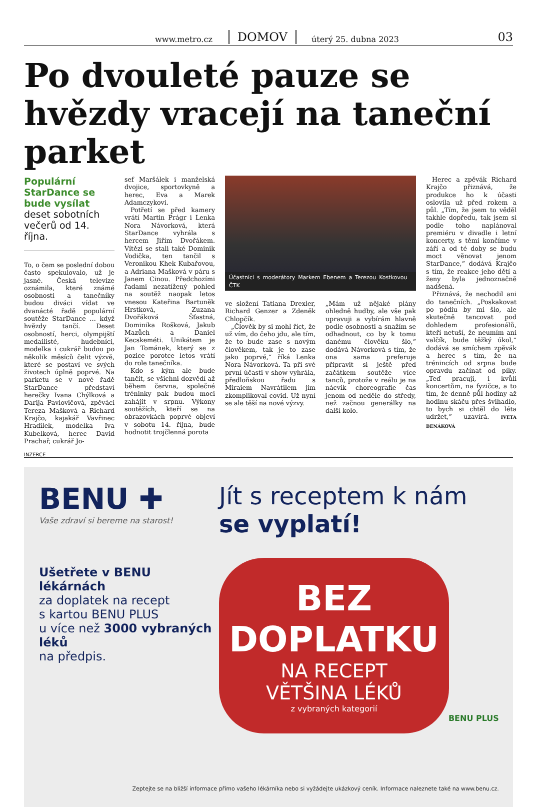www.metro.cz DOMOV úterý 25. dubna 2023 03
Po dvouleté pauze se hvězdy vracejí na taneční parket
Populární StarDance se bude vysílat deset sobotních večerů od 14. října.
To, o čem se poslední dobou často spekulovalo, už je jasné. Česká televize oznámila, které známé osobnosti a tanečníky budou diváci vídat ve dvanácté řadě populární soutěže StarDance … když hvězdy tančí. Deset osobností, herci, olympijští medailisté, hudebníci, modelka i cukrář budou po několik měsíců čelit výzvě, které se postaví ve svých životech úplně poprvé. Na parketu se v nové řadě StarDance představí herečky Ivana Chýlková a Darija Pavlovičová, zpěváci Tereza Mašková a Richard Krajčo, kajakář Vavřinec Hradilek, modelka Iva Kubelková, herec David Prachař, cukrář Jo-
sef Maršálek i manželská dvojice, sportovkyně a herec, Eva a Marek Adamczykovi.
Potřetí se před kamery vrátí Martin Prágr i Lenka Nora Návorková, která StarDance vyhrála s hercem Jiřím Dvořákem. Vítězi se stali také Dominik Vodička, ten tančil s Veronikou Khek Kubařovou, a Adriana Mašková v páru s Janem Cinou. Předchozími řadami nezatížený pohled na soutěž naopak letos vnesou Kateřina Bartuněk Hrstková, Zuzana Dvořáková Šťastná, Dominika Rošková, Jakub Mazůch a Daniel Kecskeméti. Unikátem je Jan Tománek, který se z pozice porotce letos vrátí do role tanečníka.
Kdo s kým ale bude tančit, se všichni dozvědí až během června, společné tréninky pak budou moci zahájit v srpnu. Výkony soutěžích, kteří se na obrazovkách poprvé objeví v sobotu 14. října, bude hodnotit trojčlenná porota
Účastníci s moderátory Markem Ebenem a Terezou Kostkovou ČTK
ve složení Tatiana Drexler, Richard Genzer a Zdeněk Chlopčík.
„Člověk by si mohl říct, že už vím, do čeho jdu, ale tím, že to bude zase s novým člověkem, tak je to zase jako poprvé,“ říká Lenka Nora Návorková. Ta při své první účasti v show vyhrála, předloňskou řadu s Miraiem Navrátilem jim zkomplikoval covid. Už nyní se ale těší na nové výzvy.
„Mám už nějaké plány ohledně hudby, ale vše pak upravuji a vybírám hlavně podle osobnosti a snažím se odhadnout, co by k tomu danému člověku šlo,“ dodává Návorková s tím, že ona sama preferuje připravit si ještě před začátkem soutěže více tanců, protože v reálu je na nácvik choreografie čas jenom od neděle do středy, než začnou generálky na další kolo.
Herec a zpěvák Richard Krajčo přiznává, že produkce ho k účasti oslovila už před rokem a půl. „Tím, že jsem to věděl takhle dopředu, tak jsem si podle toho naplánoval premiéru v divadle i letní koncerty, s těmi končíme v září a od té doby se budu moct věnovat jenom StarDance,“ dodává Krajčo s tím, že reakce jeho dětí a ženy byla jednoznačně nadšená.
Přiznává, že nechodil ani do tanečních. „Poskakovat po pódiu by mi šlo, ale skutečně tancovat pod dohledem profesionálů, kteří netuší, že neumím ani valčík, bude těžký úkol,“ dodává se smíchem zpěvák a herec s tím, že na trénincích od srpna bude opravdu začínat od píky. „Teď pracuji, i kvůli koncertům, na fyzičce, a to tím, že denně půl hodiny až hodinu skáču přes švihadlo, to bych si chtěl do léta udržet,“ uzavírá. IVETA BENÁKOVÁ
INZERCE
BENU ✚
Vaše zdraví si bereme na starost!
Ušetřete v BENU lékárnách
za doplatek na recept
s kartou BENU PLUS
u více než 3000 vybraných léků
na předpis.
Jít s receptem k nám
se vyplatí!
BEZ
DOPLATKU
NA RECEPT
VĚTŠINA LÉKŮ
z vybraných kategorií
BENU PLUS
Zeptejte se na bližší informace přímo vašeho lékárníka nebo si vyžádejte ukázkový ceník. Informace naleznete také na www.benu.cz.